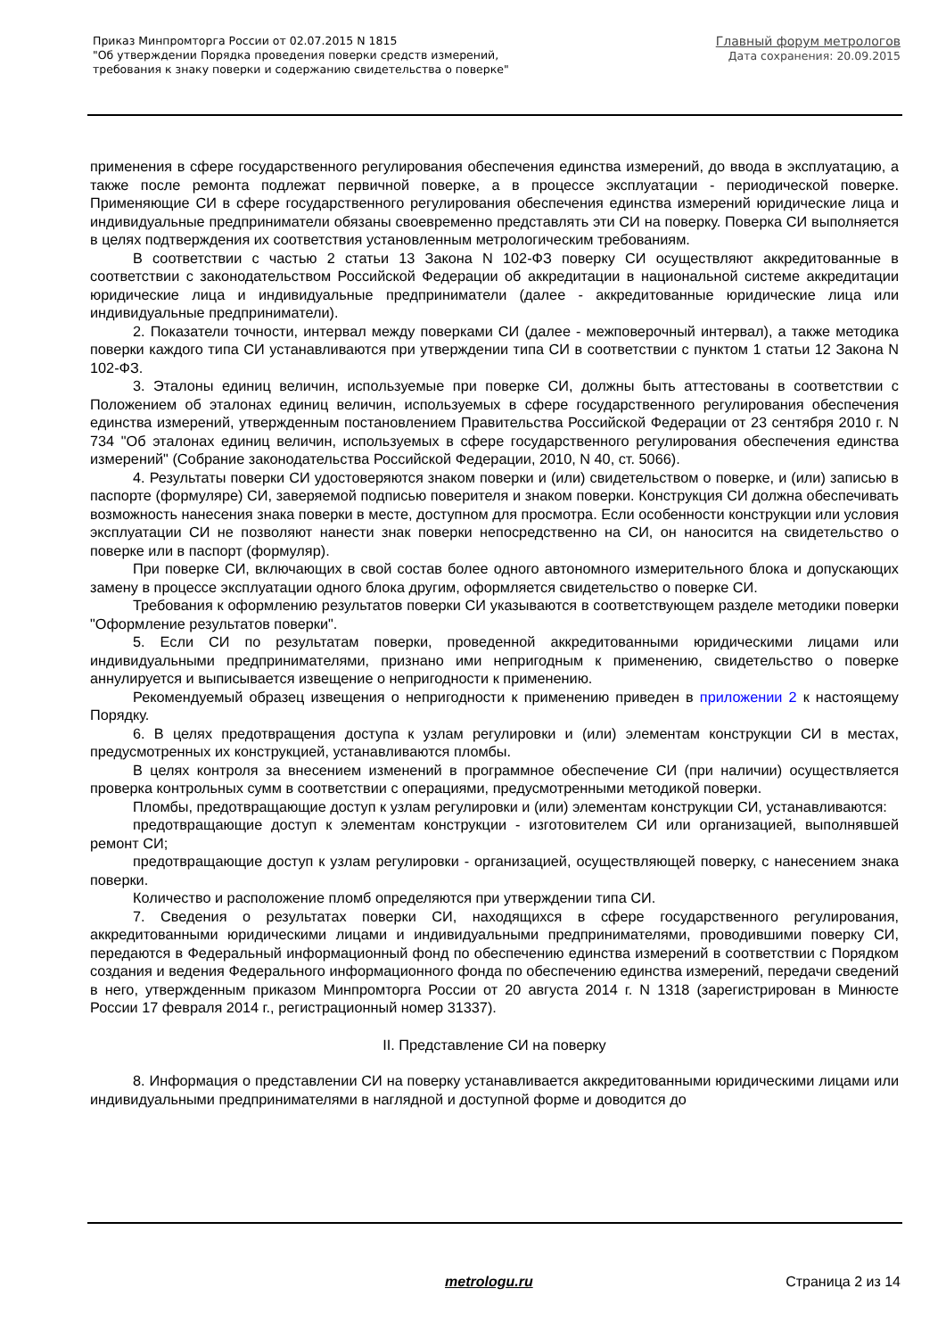Приказ Минпромторга России от 02.07.2015 N 1815
"Об утверждении Порядка проведения поверки средств измерений,
требования к знаку поверки и содержанию свидетельства о поверке"
Главный форум метрологов
Дата сохранения: 20.09.2015
применения в сфере государственного регулирования обеспечения единства измерений, до ввода в эксплуатацию, а также после ремонта подлежат первичной поверке, а в процессе эксплуатации - периодической поверке. Применяющие СИ в сфере государственного регулирования обеспечения единства измерений юридические лица и индивидуальные предприниматели обязаны своевременно представлять эти СИ на поверку. Поверка СИ выполняется в целях подтверждения их соответствия установленным метрологическим требованиям.
В соответствии с частью 2 статьи 13 Закона N 102-ФЗ поверку СИ осуществляют аккредитованные в соответствии с законодательством Российской Федерации об аккредитации в национальной системе аккредитации юридические лица и индивидуальные предприниматели (далее - аккредитованные юридические лица или индивидуальные предприниматели).
2. Показатели точности, интервал между поверками СИ (далее - межповерочный интервал), а также методика поверки каждого типа СИ устанавливаются при утверждении типа СИ в соответствии с пунктом 1 статьи 12 Закона N 102-ФЗ.
3. Эталоны единиц величин, используемые при поверке СИ, должны быть аттестованы в соответствии с Положением об эталонах единиц величин, используемых в сфере государственного регулирования обеспечения единства измерений, утвержденным постановлением Правительства Российской Федерации от 23 сентября 2010 г. N 734 "Об эталонах единиц величин, используемых в сфере государственного регулирования обеспечения единства измерений" (Собрание законодательства Российской Федерации, 2010, N 40, ст. 5066).
4. Результаты поверки СИ удостоверяются знаком поверки и (или) свидетельством о поверке, и (или) записью в паспорте (формуляре) СИ, заверяемой подписью поверителя и знаком поверки. Конструкция СИ должна обеспечивать возможность нанесения знака поверки в месте, доступном для просмотра. Если особенности конструкции или условия эксплуатации СИ не позволяют нанести знак поверки непосредственно на СИ, он наносится на свидетельство о поверке или в паспорт (формуляр).
При поверке СИ, включающих в свой состав более одного автономного измерительного блока и допускающих замену в процессе эксплуатации одного блока другим, оформляется свидетельство о поверке СИ.
Требования к оформлению результатов поверки СИ указываются в соответствующем разделе методики поверки "Оформление результатов поверки".
5. Если СИ по результатам поверки, проведенной аккредитованными юридическими лицами или индивидуальными предпринимателями, признано ими непригодным к применению, свидетельство о поверке аннулируется и выписывается извещение о непригодности к применению.
Рекомендуемый образец извещения о непригодности к применению приведен в приложении 2 к настоящему Порядку.
6. В целях предотвращения доступа к узлам регулировки и (или) элементам конструкции СИ в местах, предусмотренных их конструкцией, устанавливаются пломбы.
В целях контроля за внесением изменений в программное обеспечение СИ (при наличии) осуществляется проверка контрольных сумм в соответствии с операциями, предусмотренными методикой поверки.
Пломбы, предотвращающие доступ к узлам регулировки и (или) элементам конструкции СИ, устанавливаются:
предотвращающие доступ к элементам конструкции - изготовителем СИ или организацией, выполнявшей ремонт СИ;
предотвращающие доступ к узлам регулировки - организацией, осуществляющей поверку, с нанесением знака поверки.
Количество и расположение пломб определяются при утверждении типа СИ.
7. Сведения о результатах поверки СИ, находящихся в сфере государственного регулирования, аккредитованными юридическими лицами и индивидуальными предпринимателями, проводившими поверку СИ, передаются в Федеральный информационный фонд по обеспечению единства измерений в соответствии с Порядком создания и ведения Федерального информационного фонда по обеспечению единства измерений, передачи сведений в него, утвержденным приказом Минпромторга России от 20 августа 2014 г. N 1318 (зарегистрирован в Минюсте России 17 февраля 2014 г., регистрационный номер 31337).
II. Представление СИ на поверку
8. Информация о представлении СИ на поверку устанавливается аккредитованными юридическими лицами или индивидуальными предпринимателями в наглядной и доступной форме и доводится до
metrologu.ru Страница 2 из 14